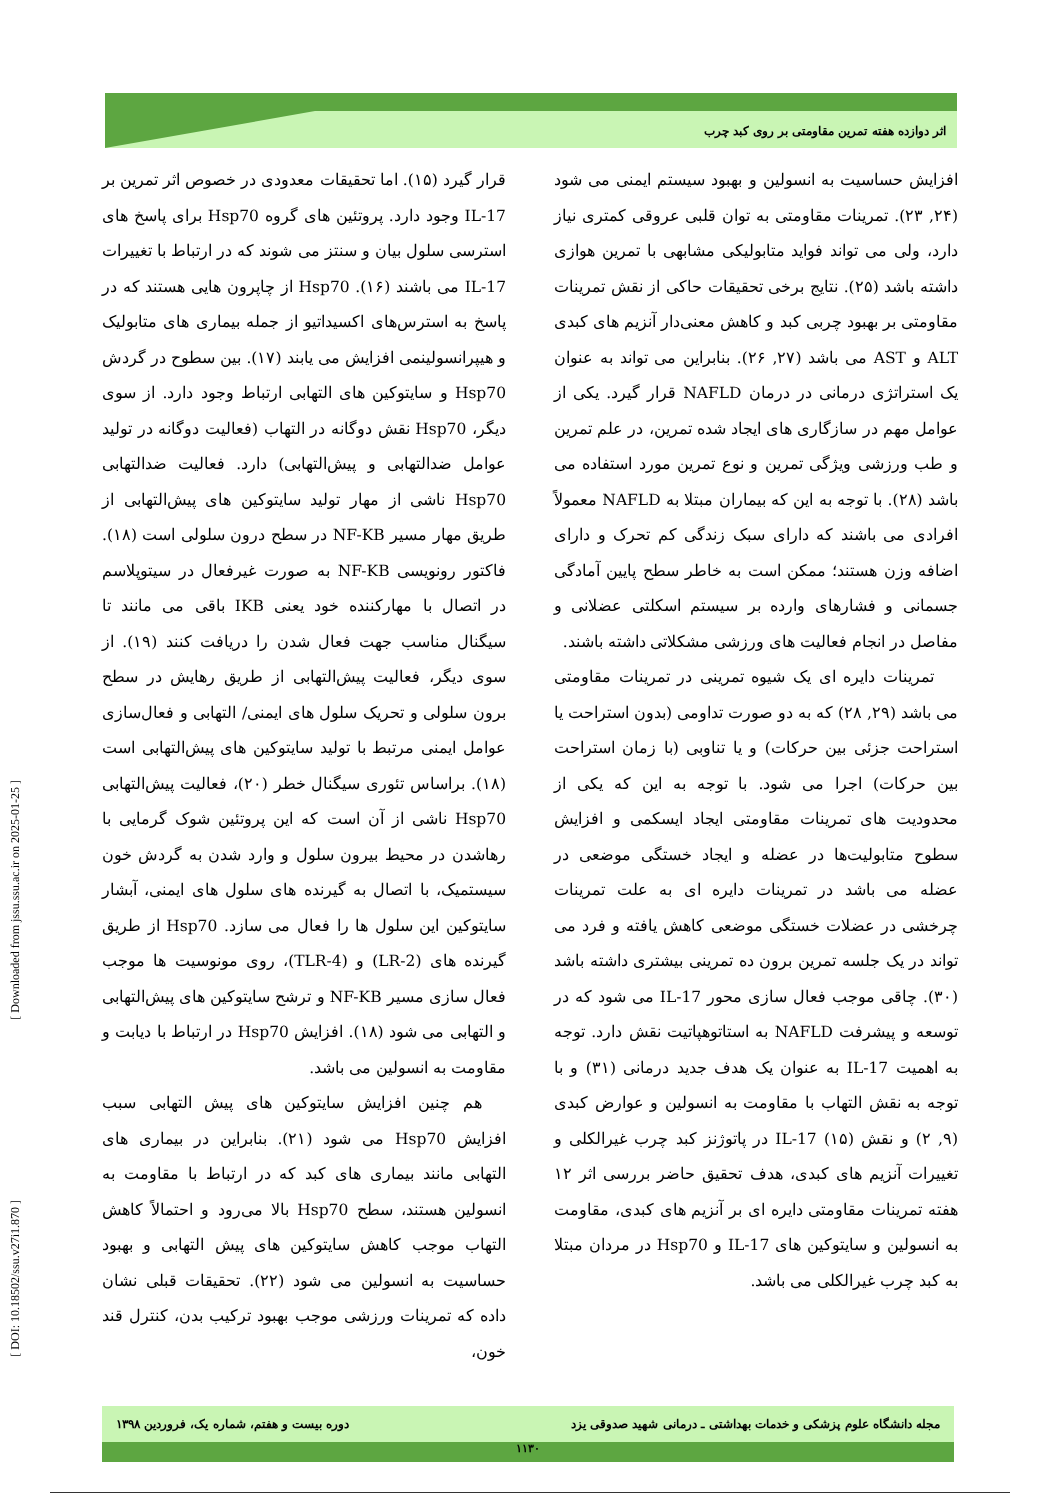اثر دوازده هفته تمرین مقاومتی بر روی کبد چرب
قرار گیرد (۱۵). اما تحقیقات معدودی در خصوص اثر تمرین بر IL-17 وجود دارد. پروتئین های گروه Hsp70 برای پاسخ های استرسی سلول بیان و سنتز می شوند که در ارتباط با تغییرات IL-17 می باشند (۱۶). Hsp70 از چاپرون هایی هستند که در پاسخ به استرس‌های اکسیداتیو از جمله بیماری های متابولیک و هیپرانسولینمی افزایش می یابند (۱۷). بین سطوح در گردش Hsp70 و سایتوکین های التهابی ارتباط وجود دارد. از سوی دیگر، Hsp70 نقش دوگانه در التهاب (فعالیت دوگانه در تولید عوامل ضدالتهابی و پیش‌التهابی) دارد. فعالیت ضدالتهابی Hsp70 ناشی از مهار تولید سایتوکین های پیش‌التهابی از طریق مهار مسیر NF-KB در سطح درون سلولی است (۱۸). فاکتور رونویسی NF-KB به صورت غیرفعال در سیتوپلاسم در اتصال با مهارکننده خود یعنی IKB باقی می مانند تا سیگنال مناسب جهت فعال شدن را دریافت کنند (۱۹). از سوی دیگر، فعالیت پیش‌التهابی از طریق رهایش در سطح برون سلولی و تحریک سلول های ایمنی/ التهابی و فعال‌سازی عوامل ایمنی مرتبط با تولید سایتوکین های پیش‌التهابی است (۱۸). براساس تئوری سیگنال خطر (۲۰)، فعالیت پیش‌التهابی Hsp70 ناشی از آن است که این پروتئین شوک گرمایی با رهاشدن در محیط بیرون سلول و وارد شدن به گردش خون سیستمیک، با اتصال به گیرنده های سلول های ایمنی، آبشار سایتوکین این سلول ها را فعال می سازد. Hsp70 از طریق گیرنده های (LR-2) و (TLR-4)، روی مونوسیت ها موجب فعال سازی مسیر NF-KB و ترشح سایتوکین های پیش‌التهابی و التهابی می شود (۱۸). افزایش Hsp70 در ارتباط با دیابت و مقاومت به انسولین می باشد.
هم چنین افزایش سایتوکین های پیش التهابی سبب افزایش Hsp70 می شود (۲۱). بنابراین در بیماری های التهابی مانند بیماری های کبد که در ارتباط با مقاومت به انسولین هستند، سطح Hsp70 بالا می‌رود و احتمالاً کاهش التهاب موجب کاهش سایتوکین های پیش التهابی و بهبود حساسیت به انسولین می شود (۲۲). تحقیقات قبلی نشان داده که تمرینات ورزشی موجب بهبود ترکیب بدن، کنترل قند خون،
افزایش حساسیت به انسولین و بهبود سیستم ایمنی می شود (۲۴, ۲۳). تمرینات مقاومتی به توان قلبی عروقی کمتری نیاز دارد، ولی می تواند فواید متابولیکی مشابهی با تمرین هوازی داشته باشد (۲۵). نتایج برخی تحقیقات حاکی از نقش تمرینات مقاومتی بر بهبود چربی کبد و کاهش معنی‌دار آنزیم های کبدی ALT و AST می باشد (۲۷, ۲۶). بنابراین می تواند به عنوان یک استراتژی درمانی در درمان NAFLD قرار گیرد. یکی از عوامل مهم در سازگاری های ایجاد شده تمرین، در علم تمرین و طب ورزشی ویژگی تمرین و نوع تمرین مورد استفاده می باشد (۲۸). با توجه به این که بیماران مبتلا به NAFLD معمولاً افرادی می باشند که دارای سبک زندگی کم تحرک و دارای اضافه وزن هستند؛ ممکن است به خاطر سطح پایین آمادگی جسمانی و فشارهای وارده بر سیستم اسکلتی عضلانی و مفاصل در انجام فعالیت های ورزشی مشکلاتی داشته باشند.
تمرینات دایره ای یک شیوه تمرینی در تمرینات مقاومتی می باشد (۲۹, ۲۸) که به دو صورت تداومی (بدون استراحت یا استراحت جزئی بین حرکات) و یا تناوبی (با زمان استراحت بین حرکات) اجرا می شود. با توجه به این که یکی از محدودیت های تمرینات مقاومتی ایجاد ایسکمی و افزایش سطوح متابولیت‌ها در عضله و ایجاد خستگی موضعی در عضله می باشد در تمرینات دایره ای به علت تمرینات چرخشی در عضلات خستگی موضعی کاهش یافته و فرد می تواند در یک جلسه تمرین برون ده تمرینی بیشتری داشته باشد (۳۰). چاقی موجب فعال سازی محور IL-17 می شود که در توسعه و پیشرفت NAFLD به استاتوهپاتیت نقش دارد. توجه به اهمیت IL-17 به عنوان یک هدف جدید درمانی (۳۱) و با توجه به نقش التهاب با مقاومت به انسولین و عوارض کبدی (۹, ۲) و نقش IL-17 (۱۵) در پاتوژنز کبد چرب غیرالکلی و تغییرات آنزیم های کبدی، هدف تحقیق حاضر بررسی اثر ۱۲ هفته تمرینات مقاومتی دایره ای بر آنزیم های کبدی، مقاومت به انسولین و سایتوکین های IL-17 و Hsp70 در مردان مبتلا به کبد چرب غیرالکلی می باشد.
[ Downloaded from jssu.ssu.ac.ir on 2025-01-25 ]
[ DOI: 10.18502/ssu.v27i1.870 ]
مجله دانشگاه علوم پزشکی و خدمات بهداشتی ـ درمانی شهید صدوقی یزد دوره بیست و هفتم، شماره یک، فروردین ۱۳۹۸
۱۱۳۰